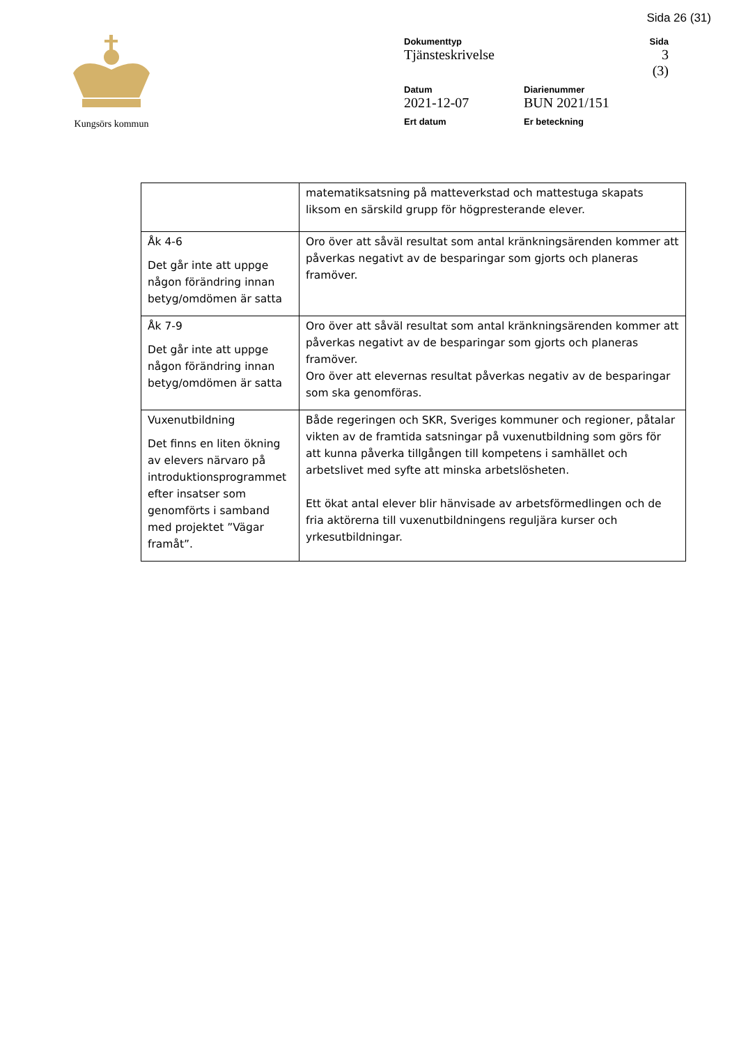Sida 26 (31)
Kungsörs kommun
Dokumenttyp
Tjänsteskrivelse
Sida
3 (3)
Datum
2021-12-07
Diarienummer
BUN 2021/151
Ert datum Er beteckning
| | matematiksatsning på matteverkstad och mattestuga skapats liksom en särskild grupp för högpresterande elever. |
| Åk 4-6 Det går inte att uppge någon förändring innan betyg/omdömen är satta | Oro över att såväl resultat som antal kränkningsärenden kommer att påverkas negativt av de besparingar som gjorts och planeras framöver. |
| Åk 7-9 Det går inte att uppge någon förändring innan betyg/omdömen är satta | Oro över att såväl resultat som antal kränkningsärenden kommer att påverkas negativt av de besparingar som gjorts och planeras framöver. Oro över att elevernas resultat påverkas negativ av de besparingar som ska genomföras. |
| Vuxenutbildning Det finns en liten ökning av elevers närvaro på introduktionsprogrammet efter insatser som genomförts i samband med projektet ”Vägar framåt”. | Både regeringen och SKR, Sveriges kommuner och regioner, påtalar vikten av de framtida satsningar på vuxenutbildning som görs för att kunna påverka tillgången till kompetens i samhället och arbetslivet med syfte att minska arbetslösheten. Ett ökat antal elever blir hänvisade av arbetsförmedlingen och de fria aktörerna till vuxenutbildningens reguljära kurser och yrkesutbildningar. |